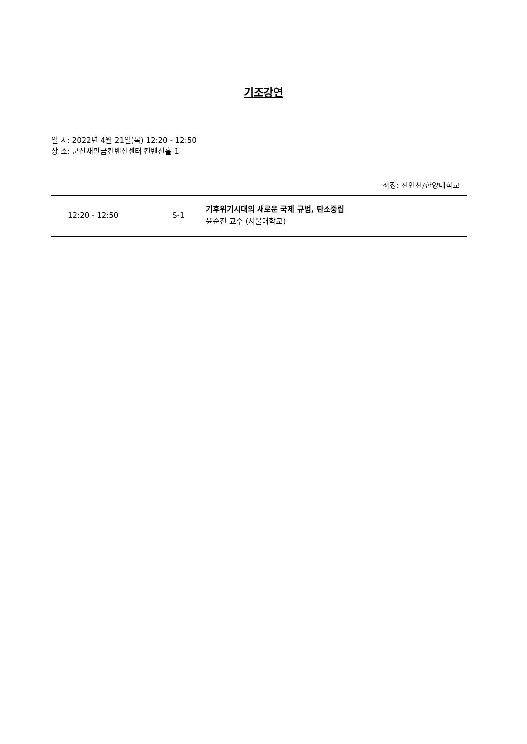기조강연
일 시: 2022년 4월 21일(목) 12:20 - 12:50
장 소: 군산새만금컨벤션센터 컨벤션홀 1
좌장: 진언선/한양대학교
| 12:20 - 12:50 | S-1 | 기후위기시대의 새로운 국제 규범, 탄소중립 윤순진 교수 (서울대학교) |